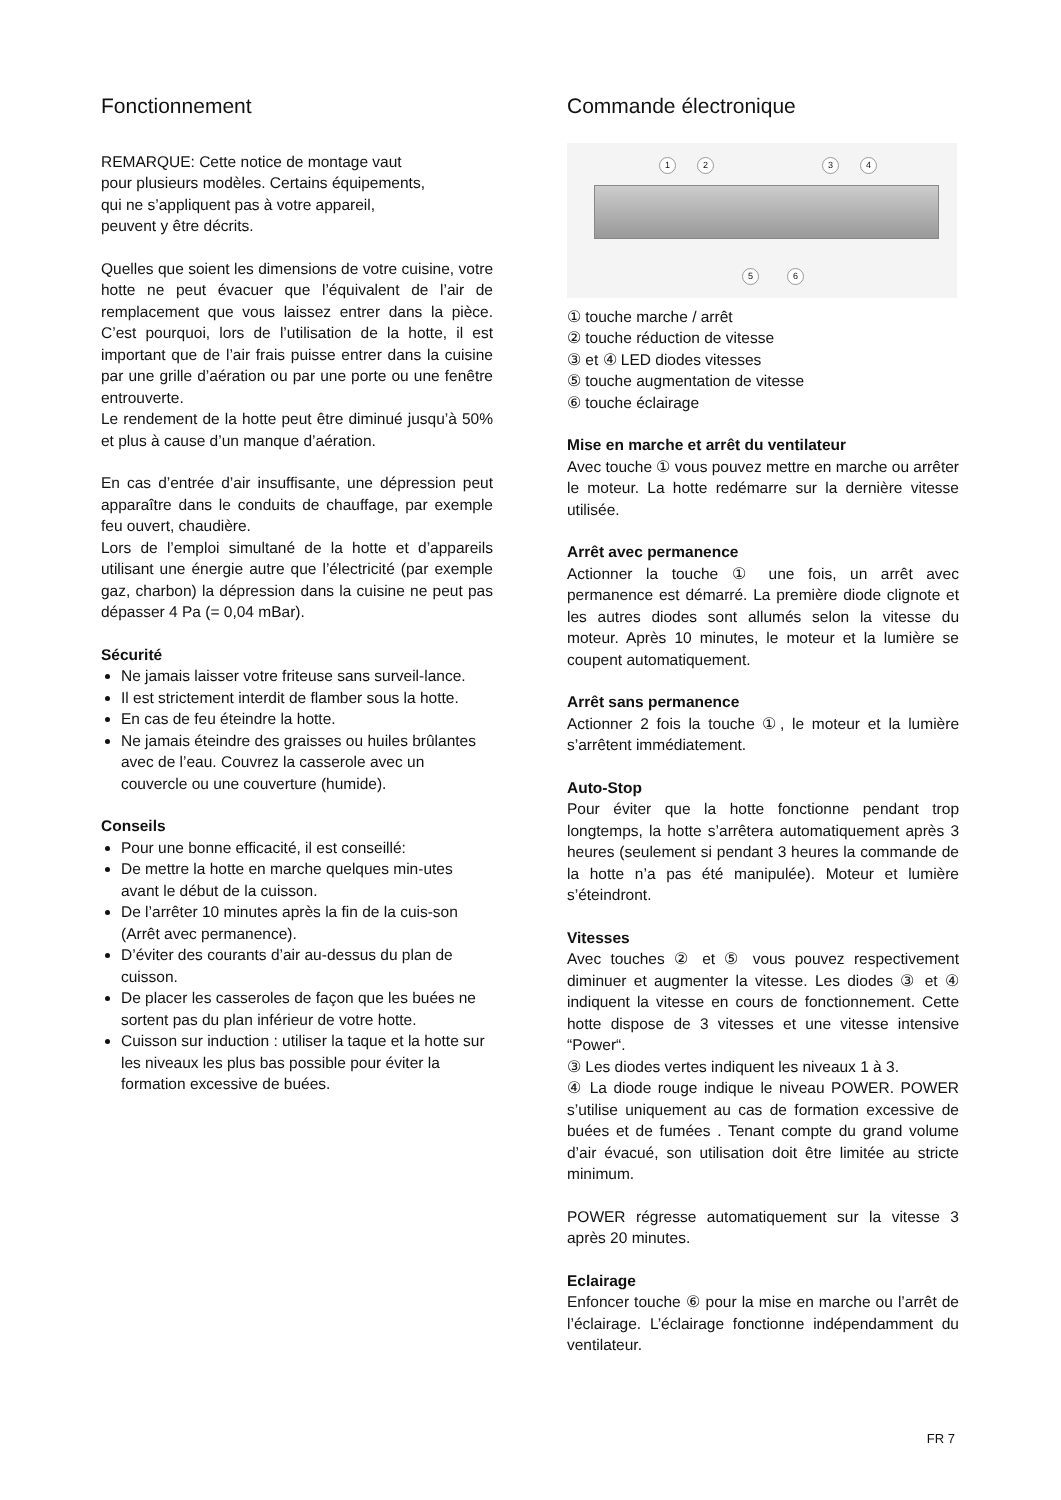Fonctionnement
REMARQUE: Cette notice de montage vaut
pour plusieurs modèles. Certains équipements,
qui ne s’appliquent pas à votre appareil,
peuvent y être décrits.
Quelles que soient les dimensions de votre cuisine, votre hotte ne peut évacuer que l’équivalent de l’air de remplacement que vous laissez entrer dans la pièce. C’est pourquoi, lors de l’utilisation de la hotte, il est important que de l’air frais puisse entrer dans la cuisine par une grille d’aération ou par une porte ou une fenêtre entrouverte.
Le rendement de la hotte peut être diminué jusqu’à 50% et plus à cause d’un manque d’aération.
En cas d’entrée d’air insuffisante, une dépression peut apparaître dans le conduits de chauffage, par exemple feu ouvert, chaudière.
Lors de l’emploi simultané de la hotte et d’appareils utilisant une énergie autre que l’électricité (par exemple gaz, charbon) la dépression dans la cuisine ne peut pas dépasser 4 Pa (= 0,04 mBar).
Sécurité
Ne jamais laisser votre friteuse sans surveil-lance.
Il est strictement interdit de flamber sous la hotte.
En cas de feu éteindre la hotte.
Ne jamais éteindre des graisses ou huiles brûlantes avec de l’eau. Couvrez la casserole avec un couvercle ou une couverture (humide).
Conseils
Pour une bonne efficacité, il est conseillé:
De mettre la hotte en marche quelques min-utes avant le début de la cuisson.
De l’arrêter 10 minutes après la fin de la cuis-son (Arrêt avec permanence).
D’éviter des courants d’air au-dessus du plan de cuisson.
De placer les casseroles de façon que les buées ne sortent pas du plan inférieur de votre hotte.
Cuisson sur induction : utiliser la taque et la hotte sur les niveaux les plus bas possible pour éviter la formation excessive de buées.
Commande électronique
1 2 3 4
5 6
① touche marche / arrêt
② touche réduction de vitesse
③ et ④ LED diodes vitesses
⑤ touche augmentation de vitesse
⑥ touche éclairage
Mise en marche et arrêt du ventilateur
Avec touche ① vous pouvez mettre en marche ou arrêter le moteur. La hotte redémarre sur la dernière vitesse utilisée.
Arrêt avec permanence
Actionner la touche ① une fois, un arrêt avec permanence est démarré. La première diode clignote et les autres diodes sont allumés selon la vitesse du moteur. Après 10 minutes, le moteur et la lumière se coupent automatiquement.
Arrêt sans permanence
Actionner 2 fois la touche ①, le moteur et la lumière s’arrêtent immédiatement.
Auto-Stop
Pour éviter que la hotte fonctionne pendant trop longtemps, la hotte s’arrêtera automatiquement après 3 heures (seulement si pendant 3 heures la commande de la hotte n’a pas été manipulée). Moteur et lumière s’éteindront.
Vitesses
Avec touches ② et ⑤ vous pouvez respectivement diminuer et augmenter la vitesse. Les diodes ③ et ④ indiquent la vitesse en cours de fonctionnement. Cette hotte dispose de 3 vitesses et une vitesse intensive “Power“.
③ Les diodes vertes indiquent les niveaux 1 à 3.
④ La diode rouge indique le niveau POWER. POWER s’utilise uniquement au cas de formation excessive de buées et de fumées . Tenant compte du grand volume d’air évacué, son utilisation doit être limitée au stricte minimum.
POWER régresse automatiquement sur la vitesse 3 après 20 minutes.
Eclairage
Enfoncer touche ⑥ pour la mise en marche ou l’arrêt de l’éclairage. L’éclairage fonctionne indépendamment du ventilateur.
FR 7